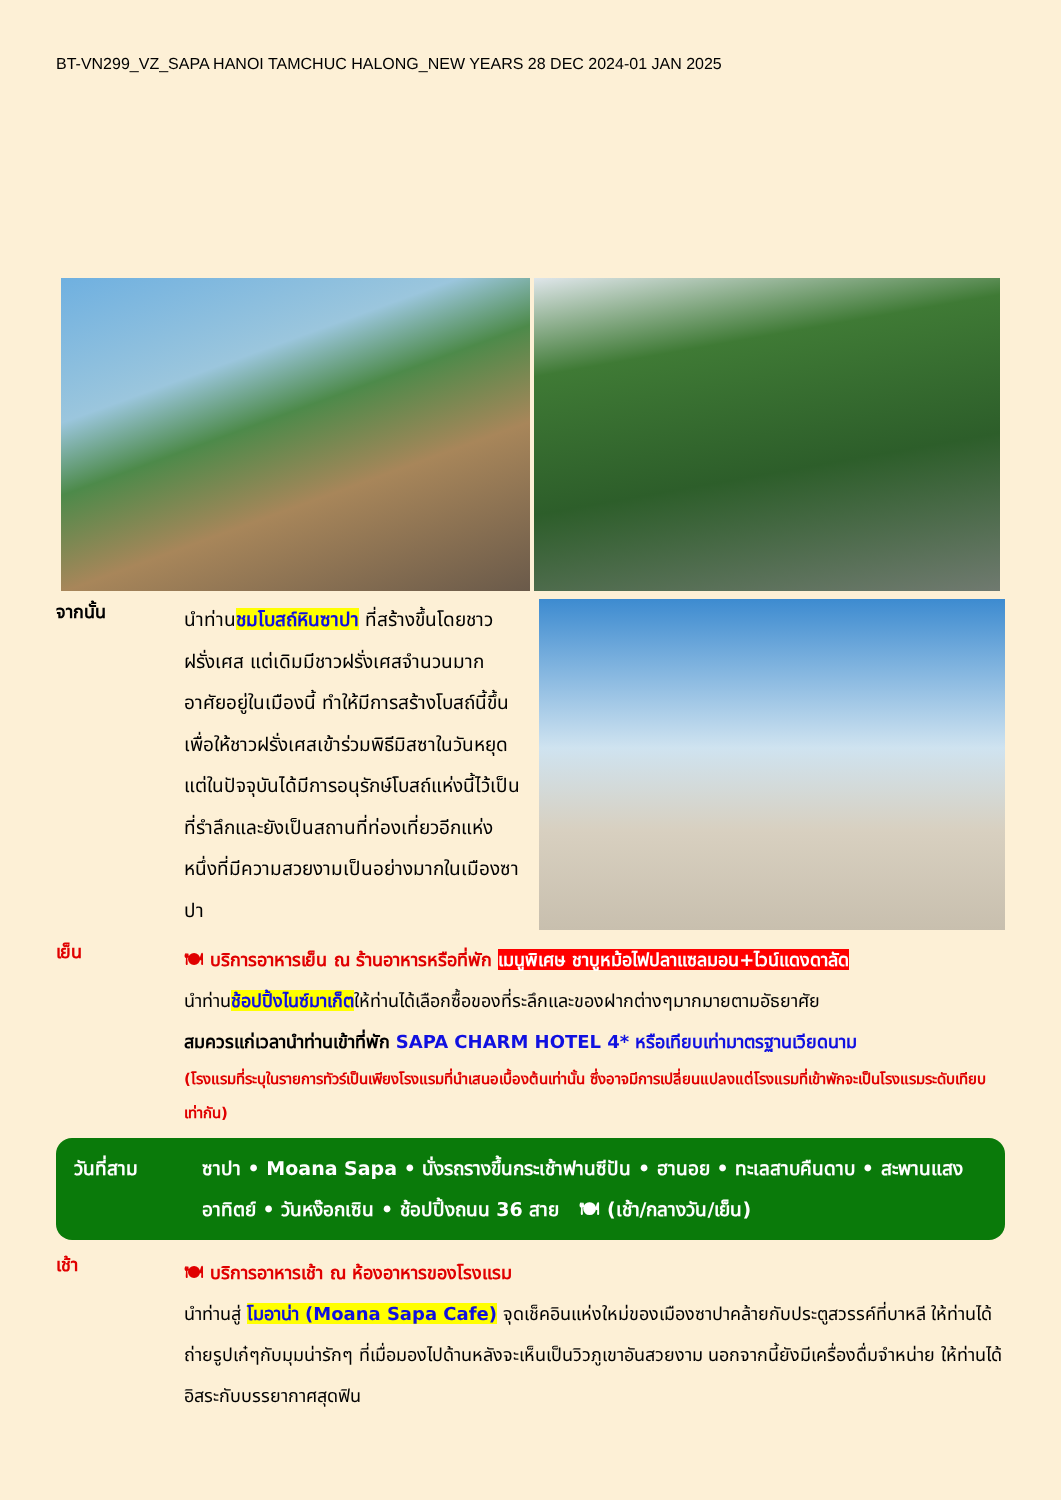BT-VN299_VZ_SAPA HANOI TAMCHUC HALONG_NEW YEARS 28 DEC 2024-01 JAN 2025
จากนั้น
นำท่านชมโบสถ์หินซาปา ที่สร้างขึ้นโดยชาวฝรั่งเศส แต่เดิมมีชาวฝรั่งเศสจำนวนมากอาศัยอยู่ในเมืองนี้ ทำให้มีการสร้างโบสถ์นี้ขึ้นเพื่อให้ชาวฝรั่งเศสเข้าร่วมพิธีมิสซาในวันหยุด แต่ในปัจจุบันได้มีการอนุรักษ์โบสถ์แห่งนี้ไว้เป็นที่รำลึกและยังเป็นสถานที่ท่องเที่ยวอีกแห่งหนึ่งที่มีความสวยงามเป็นอย่างมากในเมืองซาปา
เย็น
🍽 บริการอาหารเย็น ณ ร้านอาหารหรือที่พัก เมนูพิเศษ ชาบูหม้อไฟปลาแซลมอน+ไวน์แดงดาลัด
นำท่านช้อปปิ้งไนซ์มาเก็ตให้ท่านได้เลือกซื้อของที่ระลึกและของฝากต่างๆมากมายตามอัธยาศัย
สมควรแก่เวลานำท่านเข้าที่พัก SAPA CHARM HOTEL 4* หรือเทียบเท่ามาตรฐานเวียดนาม
(โรงแรมที่ระบุในรายการทัวร์เป็นเพียงโรงแรมที่นำเสนอเบื้องต้นเท่านั้น ซึ่งอาจมีการเปลี่ยนแปลงแต่โรงแรมที่เข้าพักจะเป็นโรงแรมระดับเทียบเท่ากัน)
วันที่สาม ซาปา • Moana Sapa • นั่งรถรางขึ้นกระเช้าฟานซีปัน • ฮานอย • ทะเลสาบคืนดาบ • สะพานแสงอาทิตย์ • วันหง๊อกเซิน • ช้อปปิ้งถนน 36 สาย 🍽 (เช้า/กลางวัน/เย็น)
เช้า
🍽 บริการอาหารเช้า ณ ห้องอาหารของโรงแรม
นำท่านสู่ โมอาน่า (Moana Sapa Cafe) จุดเช็คอินแห่งใหม่ของเมืองซาปาคล้ายกับประตูสวรรค์ที่บาหลี ให้ท่านได้ถ่ายรูปเก๋ๆกับมุมน่ารักๆ ที่เมื่อมองไปด้านหลังจะเห็นเป็นวิวภูเขาอันสวยงาม นอกจากนี้ยังมีเครื่องดื่มจำหน่าย ให้ท่านได้อิสระกับบรรยากาศสุดฟิน